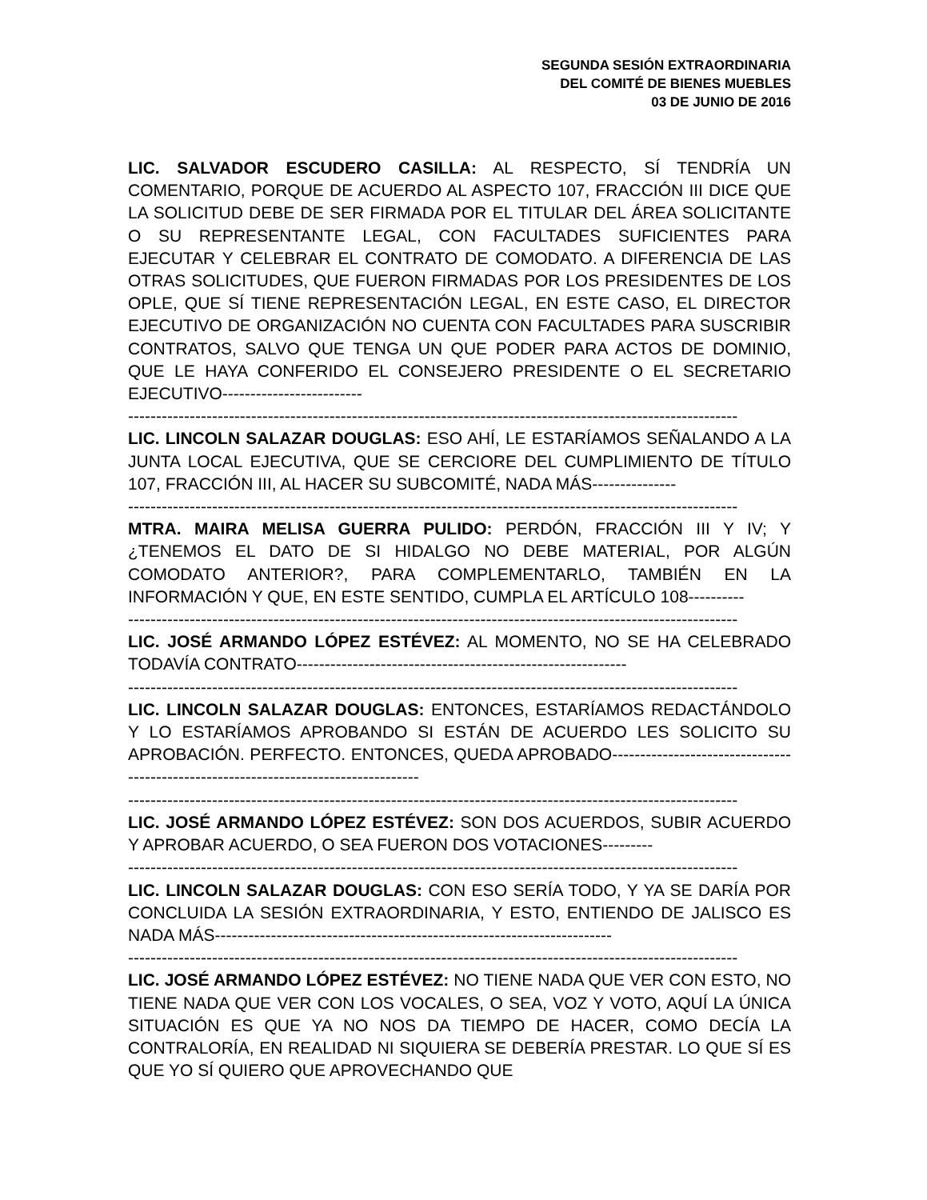SEGUNDA SESIÓN EXTRAORDINARIA
DEL COMITÉ DE BIENES MUEBLES
03 DE JUNIO DE 2016
LIC. SALVADOR ESCUDERO CASILLA: AL RESPECTO, SÍ TENDRÍA UN COMENTARIO, PORQUE DE ACUERDO AL ASPECTO 107, FRACCIÓN III DICE QUE LA SOLICITUD DEBE DE SER FIRMADA POR EL TITULAR DEL ÁREA SOLICITANTE O SU REPRESENTANTE LEGAL, CON FACULTADES SUFICIENTES PARA EJECUTAR Y CELEBRAR EL CONTRATO DE COMODATO. A DIFERENCIA DE LAS OTRAS SOLICITUDES, QUE FUERON FIRMADAS POR LOS PRESIDENTES DE LOS OPLE, QUE SÍ TIENE REPRESENTACIÓN LEGAL, EN ESTE CASO, EL DIRECTOR EJECUTIVO DE ORGANIZACIÓN NO CUENTA CON FACULTADES PARA SUSCRIBIR CONTRATOS, SALVO QUE TENGA UN QUE PODER PARA ACTOS DE DOMINIO, QUE LE HAYA CONFERIDO EL CONSEJERO PRESIDENTE O EL SECRETARIO EJECUTIVO-------------------------
-------------------------------------------------------------------------------------------------------------
LIC. LINCOLN SALAZAR DOUGLAS: ESO AHÍ, LE ESTARÍAMOS SEÑALANDO A LA JUNTA LOCAL EJECUTIVA, QUE SE CERCIORE DEL CUMPLIMIENTO DE TÍTULO 107, FRACCIÓN III, AL HACER SU SUBCOMITÉ, NADA MÁS---------------
-------------------------------------------------------------------------------------------------------------
MTRA. MAIRA MELISA GUERRA PULIDO: PERDÓN, FRACCIÓN III Y IV; Y ¿TENEMOS EL DATO DE SI HIDALGO NO DEBE MATERIAL, POR ALGÚN COMODATO ANTERIOR?, PARA COMPLEMENTARLO, TAMBIÉN EN LA INFORMACIÓN Y QUE, EN ESTE SENTIDO, CUMPLA EL ARTÍCULO 108----------
-------------------------------------------------------------------------------------------------------------
LIC. JOSÉ ARMANDO LÓPEZ ESTÉVEZ: AL MOMENTO, NO SE HA CELEBRADO TODAVÍA CONTRATO-----------------------------------------------------------
-------------------------------------------------------------------------------------------------------------
LIC. LINCOLN SALAZAR DOUGLAS: ENTONCES, ESTARÍAMOS REDACTÁNDOLO Y LO ESTARÍAMOS APROBANDO SI ESTÁN DE ACUERDO LES SOLICITO SU APROBACIÓN. PERFECTO. ENTONCES, QUEDA APROBADO------------------------------------------------------------------------------------
-------------------------------------------------------------------------------------------------------------
LIC. JOSÉ ARMANDO LÓPEZ ESTÉVEZ: SON DOS ACUERDOS, SUBIR ACUERDO Y APROBAR ACUERDO, O SEA FUERON DOS VOTACIONES---------
-------------------------------------------------------------------------------------------------------------
LIC. LINCOLN SALAZAR DOUGLAS: CON ESO SERÍA TODO, Y YA SE DARÍA POR CONCLUIDA LA SESIÓN EXTRAORDINARIA, Y ESTO, ENTIENDO DE JALISCO ES NADA MÁS-----------------------------------------------------------------------
-------------------------------------------------------------------------------------------------------------
LIC. JOSÉ ARMANDO LÓPEZ ESTÉVEZ: NO TIENE NADA QUE VER CON ESTO, NO TIENE NADA QUE VER CON LOS VOCALES, O SEA, VOZ Y VOTO, AQUÍ LA ÚNICA SITUACIÓN ES QUE YA NO NOS DA TIEMPO DE HACER, COMO DECÍA LA CONTRALORÍA, EN REALIDAD NI SIQUIERA SE DEBERÍA PRESTAR. LO QUE SÍ ES QUE YO SÍ QUIERO QUE APROVECHANDO QUE